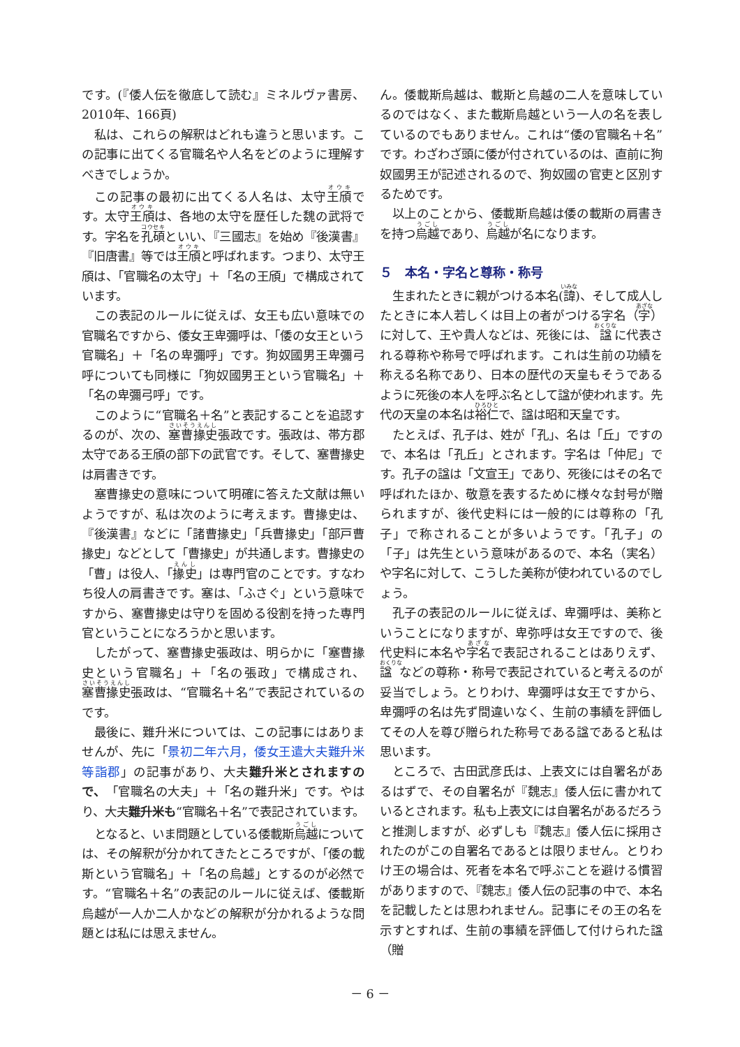です。(『倭人伝を徹底して読む』ミネルヴァ書房、2010年、166頁)
私は、これらの解釈はどれも違うと思います。この記事に出てくる官職名や人名をどのように理解すべきでしょうか。
この記事の最初に出てくる人名は、太守王頎です。太守王頎は、各地の太守を歴任した魏の武将です。字名を孔碩といい、『三國志』を始め『後漢書』『旧唐書』等では王頎と呼ばれます。つまり、太守王頎は、「官職名の太守」＋「名の王頎」で構成されています。
この表記のルールに従えば、女王も広い意味での官職名ですから、倭女王卑彌呼は、「倭の女王という官職名」＋「名の卑彌呼」です。狗奴國男王卑彌弓呼についても同様に「狗奴國男王という官職名」＋「名の卑彌弓呼」です。
このように“官職名＋名”と表記することを追認するのが、次の、塞曹掾史張政です。張政は、帯方郡太守である王頎の部下の武官です。そして、塞曹掾史は肩書きです。
塞曹掾史の意味について明確に答えた文献は無いようですが、私は次のように考えます。曹掾史は、『後漢書』などに「諸曹掾史」「兵曹掾史」「部戸曹掾史」などとして「曹掾史」が共通します。曹掾史の「曹」は役人、「掾史」は専門官のことです。すなわち役人の肩書きです。塞は、「ふさぐ」という意味ですから、塞曹掾史は守りを固める役割を持った専門官ということになろうかと思います。
したがって、塞曹掾史張政は、明らかに「塞曹掾史という官職名」＋「名の張政」で構成され、塞曹掾史張政は、“官職名＋名”で表記されているのです。
最後に、難升米については、この記事にはありませんが、先に「景初二年六月，倭女王遣大夫難升米等詣郡」の記事があり、大夫難升米とされますので、「官職名の大夫」＋「名の難升米」です。やはり、大夫難升米も“官職名＋名”で表記されています。
となると、いま問題としている倭載斯烏越については、その解釈が分かれてきたところですが、「倭の載斯という官職名」＋「名の烏越」とするのが必然です。“官職名＋名”の表記のルールに従えば、倭載斯烏越が一人か二人かなどの解釈が分かれるような問題とは私には思えません。
ん。倭載斯烏越は、載斯と烏越の二人を意味しているのではなく、また載斯烏越という一人の名を表しているのでもありません。これは“倭の官職名＋名”です。わざわざ頭に倭が付されているのは、直前に狗奴國男王が記述されるので、狗奴國の官吏と区別するためです。
以上のことから、倭載斯烏越は倭の載斯の肩書きを持つ烏越であり、烏越が名になります。
５　本名・字名と尊称・称号
生まれたときに親がつける本名(諱)、そして成人したときに本人若しくは目上の者がつける字名（字）に対して、王や貴人などは、死後には、諡に代表される尊称や称号で呼ばれます。これは生前の功績を称える名称であり、日本の歴代の天皇もそうであるように死後の本人を呼ぶ名として諡が使われます。先代の天皇の本名は裕仁で、諡は昭和天皇です。
たとえば、孔子は、姓が「孔」、名は「丘」ですので、本名は「孔丘」とされます。字名は「仲尼」です。孔子の諡は「文宣王」であり、死後にはその名で呼ばれたほか、敬意を表するために様々な封号が贈られますが、後代史料には一般的には尊称の「孔子」で称されることが多いようです。「孔子」の「子」は先生という意味があるので、本名（実名）や字名に対して、こうした美称が使われているのでしょう。
孔子の表記のルールに従えば、卑彌呼は、美称ということになりますが、卑弥呼は女王ですので、後代史料に本名や字名で表記されることはありえず、諡などの尊称・称号で表記されていると考えるのが妥当でしょう。とりわけ、卑彌呼は女王ですから、卑彌呼の名は先ず間違いなく、生前の事績を評価してその人を尊び贈られた称号である諡であると私は思います。
ところで、古田武彦氏は、上表文には自署名があるはずで、その自署名が『魏志』倭人伝に書かれているとされます。私も上表文には自署名があるだろうと推測しますが、必ずしも『魏志』倭人伝に採用されたのがこの自署名であるとは限りません。とりわけ王の場合は、死者を本名で呼ぶことを避ける慣習がありますので、『魏志』倭人伝の記事の中で、本名を記載したとは思われません。記事にその王の名を示すとすれば、生前の事績を評価して付けられた諡（贈
－ 6 －